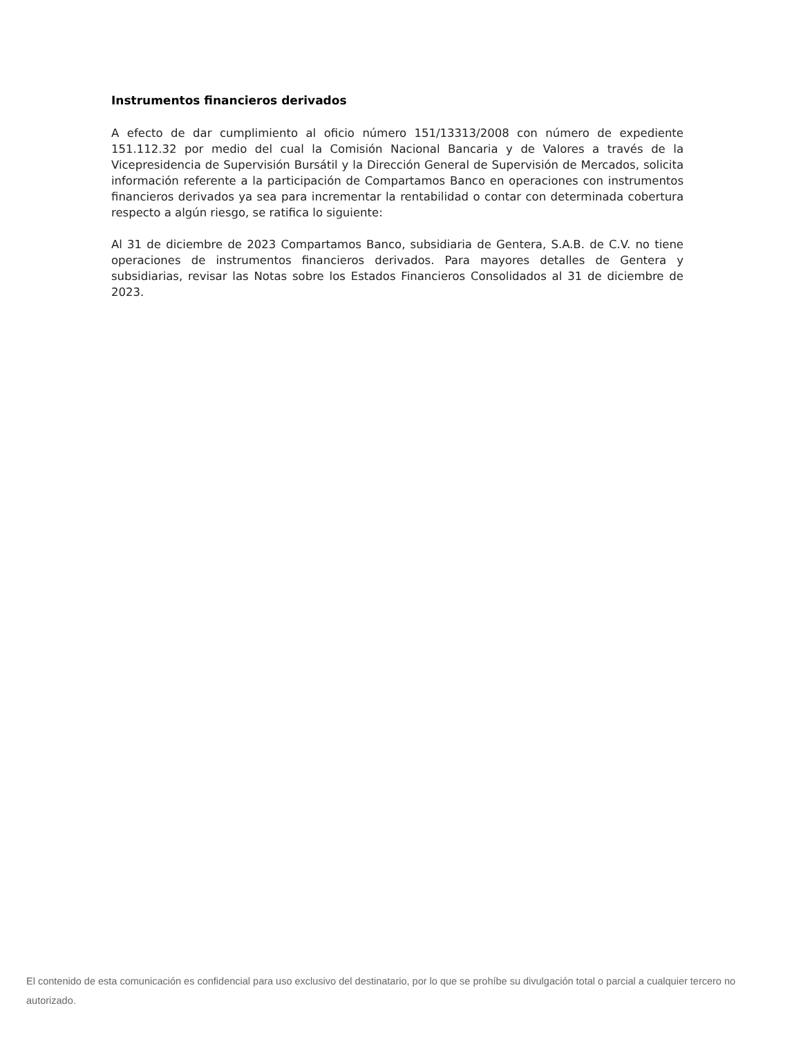Instrumentos financieros derivados
A efecto de dar cumplimiento al oficio número 151/13313/2008 con número de expediente 151.112.32 por medio del cual la Comisión Nacional Bancaria y de Valores a través de la Vicepresidencia de Supervisión Bursátil y la Dirección General de Supervisión de Mercados, solicita información referente a la participación de Compartamos Banco en operaciones con instrumentos financieros derivados ya sea para incrementar la rentabilidad o contar con determinada cobertura respecto a algún riesgo, se ratifica lo siguiente:
Al 31 de diciembre de 2023 Compartamos Banco, subsidiaria de Gentera, S.A.B. de C.V. no tiene operaciones de instrumentos financieros derivados. Para mayores detalles de Gentera y subsidiarias, revisar las Notas sobre los Estados Financieros Consolidados al 31 de diciembre de 2023.
El contenido de esta comunicación es confidencial para uso exclusivo del destinatario, por lo que se prohíbe su divulgación total o parcial a cualquier tercero no autorizado.